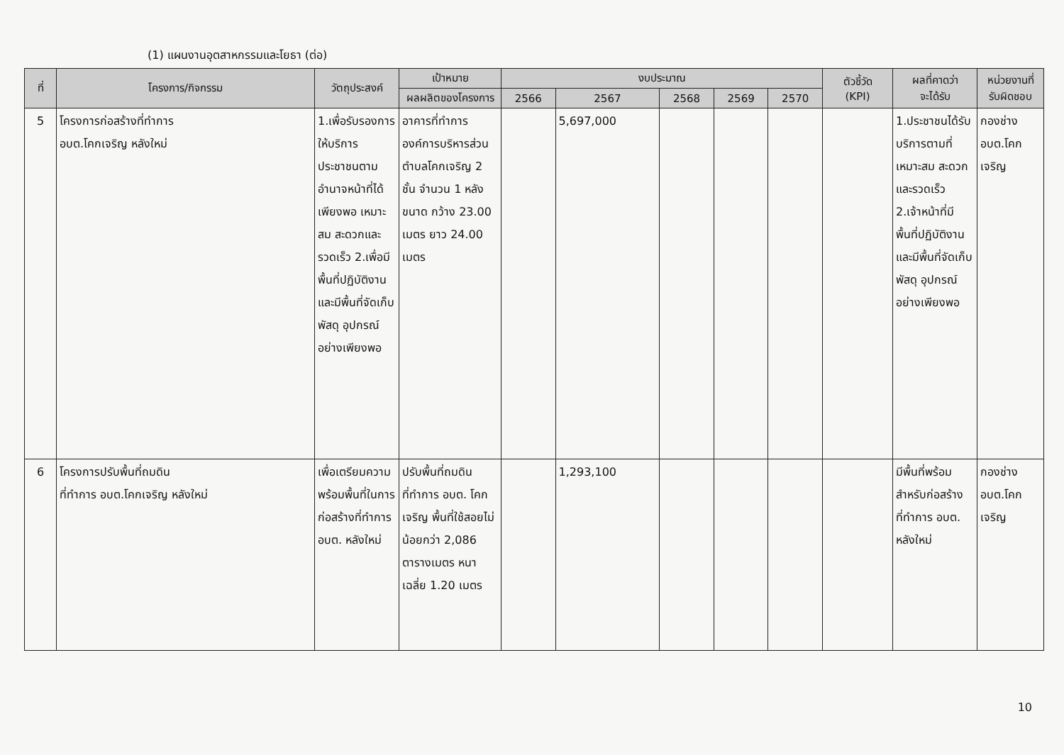(1) แผนงานอุตสาหกรรมและโยธา (ต่อ)
| ที่ | โครงการ/กิจกรรม | วัตถุประสงค์ | เป้าหมาย | งบประมาณ | | | | | ตัวชี้วัด (KPI) | ผลที่คาดว่า จะได้รับ | หน่วยงานที่ รับผิดชอบ |
| --- | --- | --- | --- | --- | --- | --- | --- | --- | --- | --- | --- |
| | | | ผลผลิตของโครงการ | 2566 | 2567 | 2568 | 2569 | 2570 | | | |
| 5 | โครงการก่อสร้างที่ทำการ อบต.โคกเจริญ หลังใหม่ | 1.เพื่อรับรองการให้บริการประชาชนตามอำนาจหน้าที่ได้เพียงพอ เหมาะสม สะดวกและรวดเร็ว 2.เพื่อมีพื้นที่ปฏิบัติงาน และมีพื้นที่จัดเก็บพัสดุ อุปกรณ์อย่างเพียงพอ | อาคารที่ทำการองค์การบริหารส่วนตำบลโคกเจริญ 2 ชั้น จำนวน 1 หลัง ขนาด กว้าง 23.00 เมตร ยาว 24.00 เมตร | | 5,697,000 | | | | | 1.ประชาชนได้รับบริการตามที่เหมาะสม สะดวกและรวดเร็ว 2.เจ้าหน้าที่มีพื้นที่ปฏิบัติงาน และมีพื้นที่จัดเก็บพัสดุ อุปกรณ์อย่างเพียงพอ | กองช่าง อบต.โคกเจริญ |
| 6 | โครงการปรับพื้นที่ถมดิน ที่ทำการ อบต.โคกเจริญ หลังใหม่ | เพื่อเตรียมความพร้อมพื้นที่ในการก่อสร้างที่ทำการ อบต. หลังใหม่ | ปรับพื้นที่ถมดินที่ทำการ อบต. โคกเจริญ พื้นที่ใช้สอยไม่น้อยกว่า 2,086 ตารางเมตร หนาเฉลี่ย 1.20 เมตร | | 1,293,100 | | | | | มีพื้นที่พร้อมสำหรับก่อสร้างที่ทำการ อบต. หลังใหม่ | กองช่าง อบต.โคกเจริญ |
10